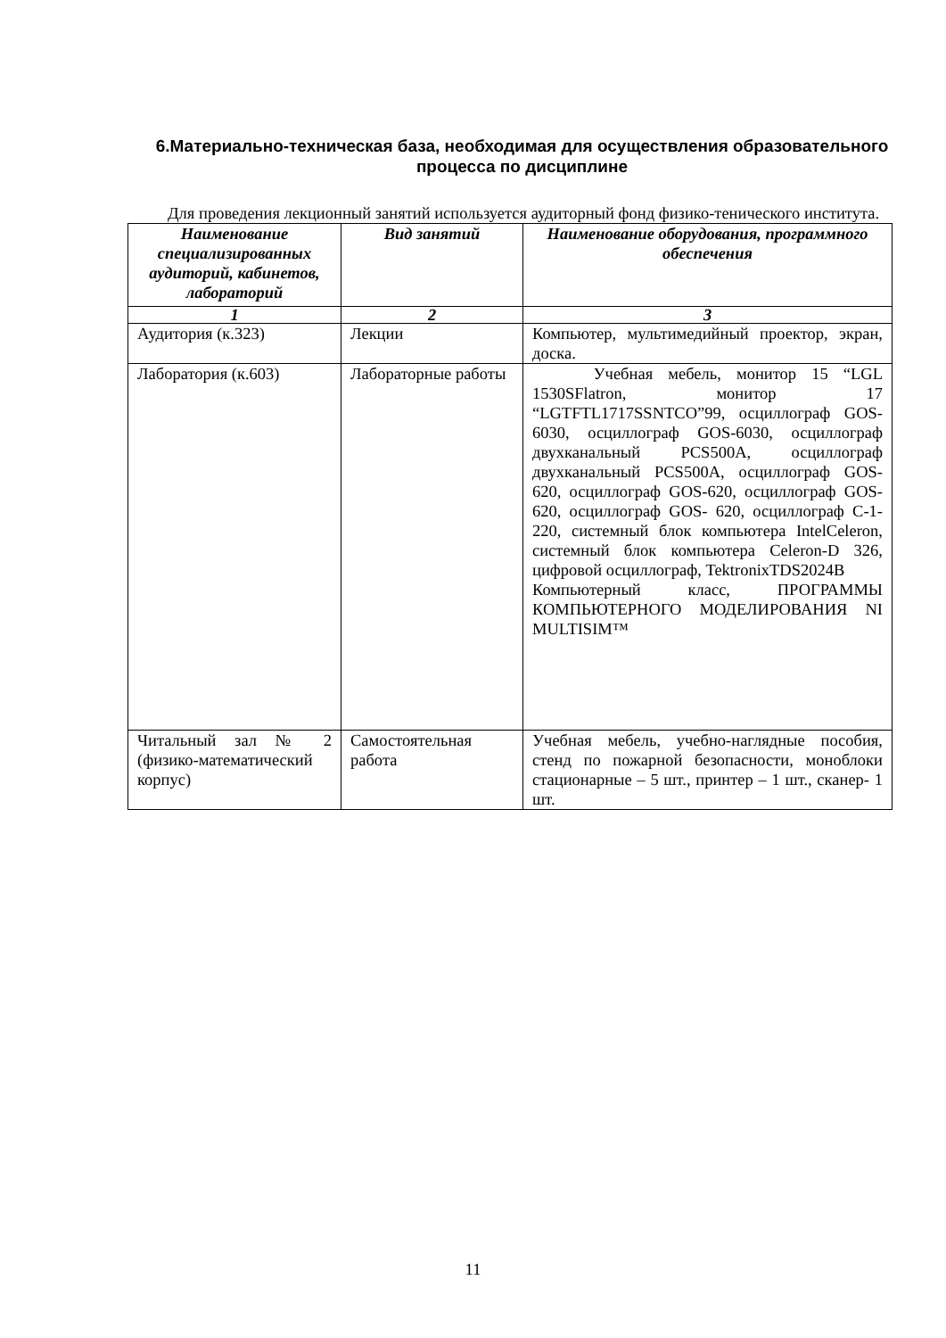6.Материально-техническая база, необходимая для осуществления образовательного процесса по дисциплине
Для проведения лекционный занятий используется аудиторный фонд физико-тенического института.
| Наименование специализированных аудиторий, кабинетов, лабораторий | Вид занятий | Наименование оборудования, программного обеспечения |
| --- | --- | --- |
| 1 | 2 | 3 |
| Аудитория (к.323) | Лекции | Компьютер, мультимедийный проектор, экран, доска. |
| Лаборатория (к.603) | Лабораторные работы | Учебная мебель, монитор 15 “LGL 1530SFlatron, монитор 17 “LGTFTL1717SSNTCO”99, осциллограф GOS-6030, осциллограф GOS-6030, осциллограф двухканальный PCS500A, осциллограф двухканальный PCS500A, осциллограф GOS- 620, осциллограф GOS-620, осциллограф GOS- 620, осциллограф GOS- 620, осциллограф C-1-220, системный блок компьютера IntelCeleron, системный блок компьютера Celeron-D 326, цифровой осциллограф, TektronixTDS2024B Компьютерный класс, ПРОГРАММЫ КОМПЬЮТЕРНОГО МОДЕЛИРОВАНИЯ NI MULTISIM™ |
| Читальный зал № 2 (физико-математический корпус) | Самостоятельная работа | Учебная мебель, учебно-наглядные пособия, стенд по пожарной безопасности, моноблоки стационарные – 5 шт., принтер – 1 шт., сканер- 1 шт. |
11